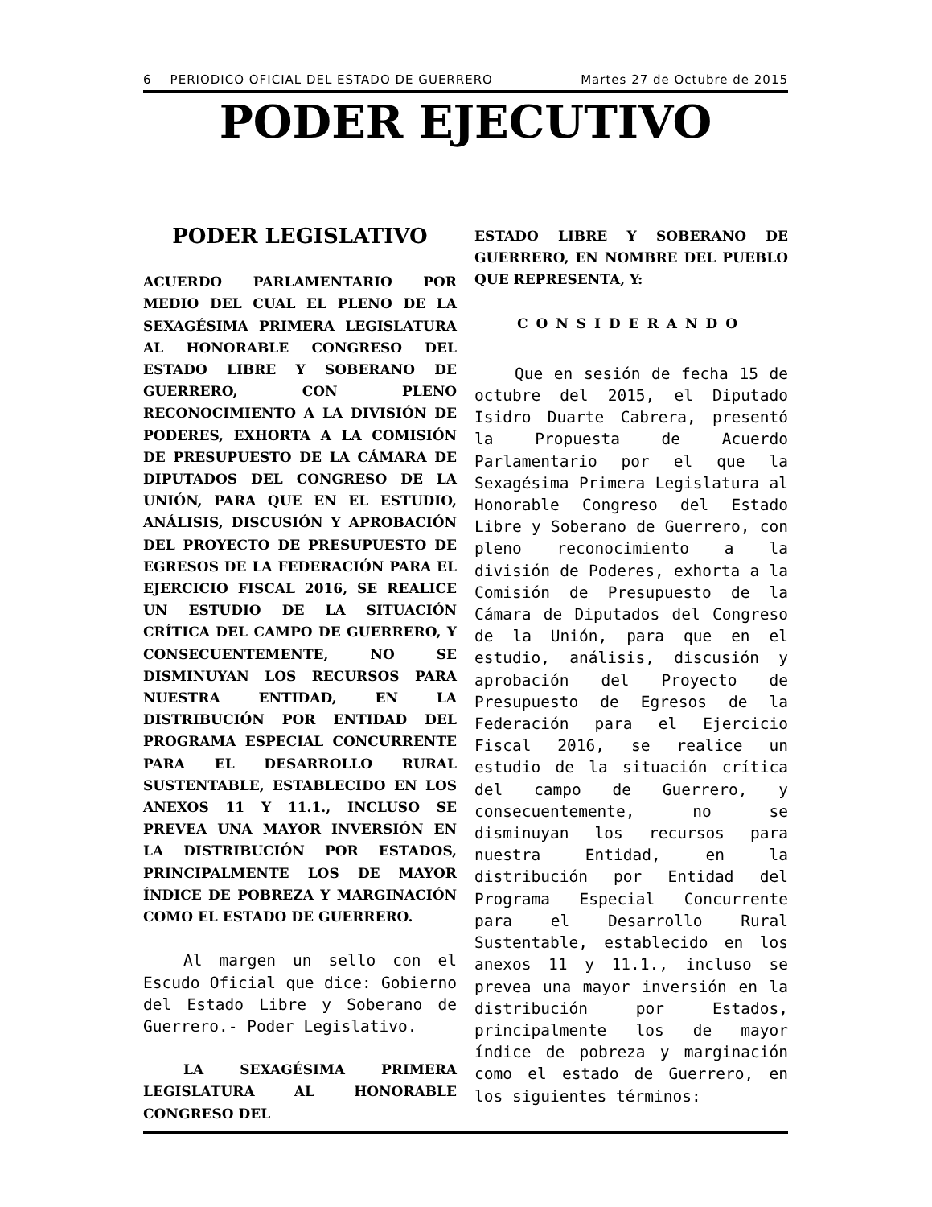6 PERIODICO OFICIAL DEL ESTADO DE GUERRERO Martes 27 de Octubre de 2015
PODER EJECUTIVO
PODER LEGISLATIVO
ACUERDO PARLAMENTARIO POR MEDIO DEL CUAL EL PLENO DE LA SEXAGÉSIMA PRIMERA LEGISLATURA AL HONORABLE CONGRESO DEL ESTADO LIBRE Y SOBERANO DE GUERRERO, CON PLENO RECONOCIMIENTO A LA DIVISIÓN DE PODERES, EXHORTA A LA COMISIÓN DE PRESUPUESTO DE LA CÁMARA DE DIPUTADOS DEL CONGRESO DE LA UNIÓN, PARA QUE EN EL ESTUDIO, ANÁLISIS, DISCUSIÓN Y APROBACIÓN DEL PROYECTO DE PRESUPUESTO DE EGRESOS DE LA FEDERACIÓN PARA EL EJERCICIO FISCAL 2016, SE REALICE UN ESTUDIO DE LA SITUACIÓN CRÍTICA DEL CAMPO DE GUERRERO, Y CONSECUENTEMENTE, NO SE DISMINUYAN LOS RECURSOS PARA NUESTRA ENTIDAD, EN LA DISTRIBUCIÓN POR ENTIDAD DEL PROGRAMA ESPECIAL CONCURRENTE PARA EL DESARROLLO RURAL SUSTENTABLE, ESTABLECIDO EN LOS ANEXOS 11 Y 11.1., INCLUSO SE PREVEA UNA MAYOR INVERSIÓN EN LA DISTRIBUCIÓN POR ESTADOS, PRINCIPALMENTE LOS DE MAYOR ÍNDICE DE POBREZA Y MARGINACIÓN COMO EL ESTADO DE GUERRERO.
Al margen un sello con el Escudo Oficial que dice: Gobierno del Estado Libre y Soberano de Guerrero.- Poder Legislativo.
LA SEXAGÉSIMA PRIMERA LEGISLATURA AL HONORABLE CONGRESO DEL
ESTADO LIBRE Y SOBERANO DE GUERRERO, EN NOMBRE DEL PUEBLO QUE REPRESENTA, Y:
CONSIDERANDO
Que en sesión de fecha 15 de octubre del 2015, el Diputado Isidro Duarte Cabrera, presentó la Propuesta de Acuerdo Parlamentario por el que la Sexagésima Primera Legislatura al Honorable Congreso del Estado Libre y Soberano de Guerrero, con pleno reconocimiento a la división de Poderes, exhorta a la Comisión de Presupuesto de la Cámara de Diputados del Congreso de la Unión, para que en el estudio, análisis, discusión y aprobación del Proyecto de Presupuesto de Egresos de la Federación para el Ejercicio Fiscal 2016, se realice un estudio de la situación crítica del campo de Guerrero, y consecuentemente, no se disminuyan los recursos para nuestra Entidad, en la distribución por Entidad del Programa Especial Concurrente para el Desarrollo Rural Sustentable, establecido en los anexos 11 y 11.1., incluso se prevea una mayor inversión en la distribución por Estados, principalmente los de mayor índice de pobreza y marginación como el estado de Guerrero, en los siguientes términos: